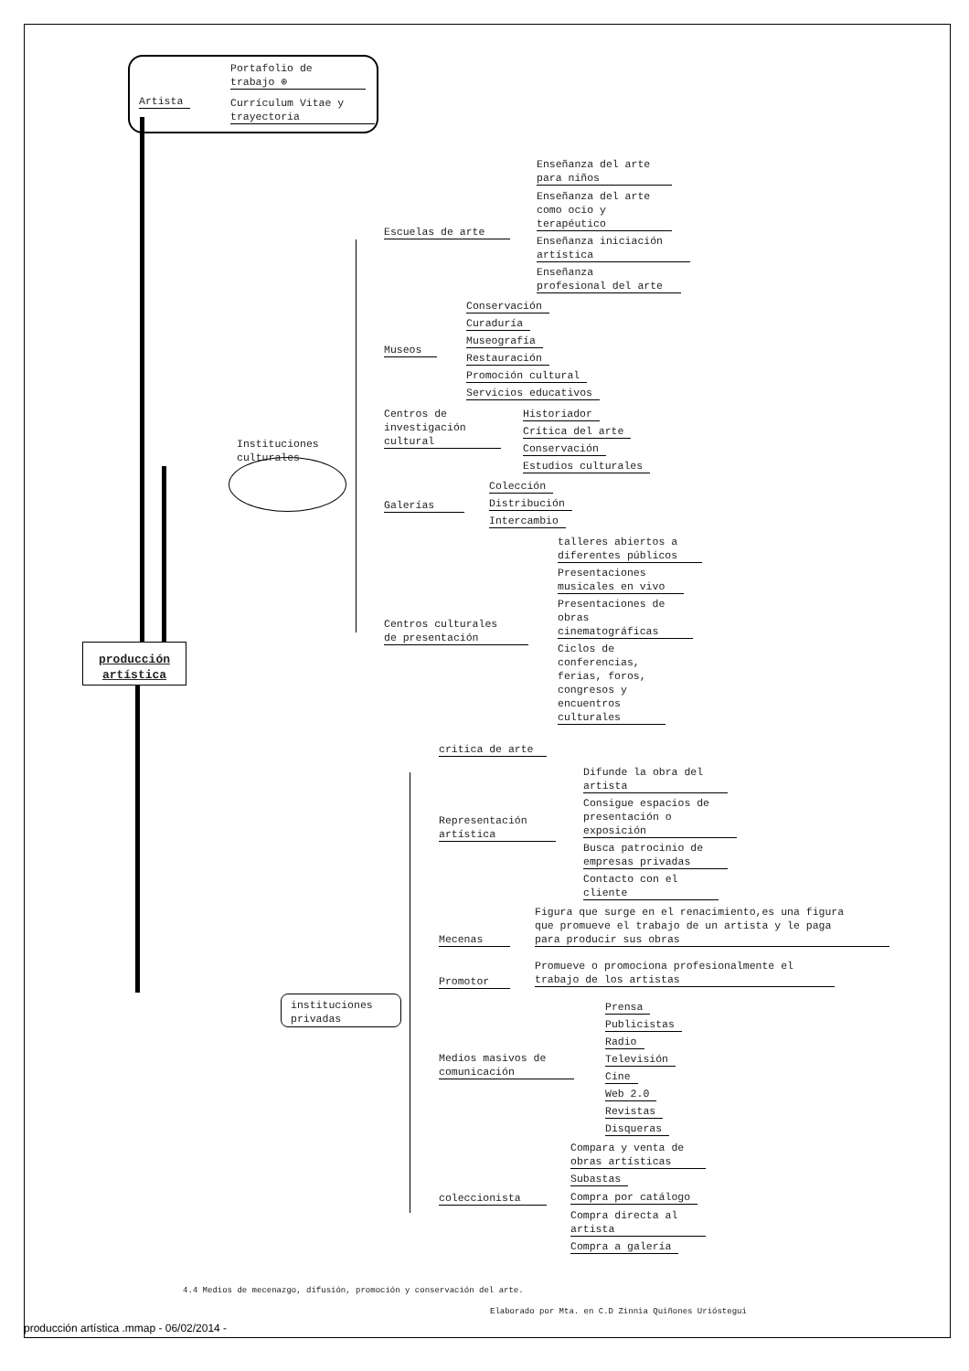Artista
Portafolio de
trabajo ⊕
Currículum Vitae y
trayectoria
producción
artística
Instituciones
culturales
Escuelas de arte
Enseñanza del arte
para niños
Enseñanza del arte
como ocio y
terapéutico
Enseñanza iniciación
artística
Enseñanza
profesional del arte
Museos
Conservación
Curaduría
Museografía
Restauración
Promoción cultural
Servicios educativos
Centros de
investigación
cultural
Historiador
Crítica del arte
Conservación
Estudios culturales
Galerías
Colección
Distribución
Intercambio
Centros culturales
de presentación
talleres abiertos a
diferentes públicos
Presentaciones
musicales en vivo
Presentaciones de
obras
cinematográficas
Ciclos de
conferencias,
ferias, foros,
congresos y
encuentros
culturales
instituciones
privadas
critica de arte
Representación
artística
Difunde la obra del
artista
Consigue espacios de
presentación o
exposición
Busca patrocinio de
empresas privadas
Contacto con el
cliente
Mecenas
Figura que surge en el renacimiento,es una figura
que promueve el trabajo de un artista y le paga
para producir sus obras
Promotor
Promueve o promociona profesionalmente el
trabajo de los artistas
Medios masivos de
comunicación
Prensa
Publicistas
Radio
Televisión
Cine
Web 2.0
Revistas
Disqueras
coleccionista
Compara y venta de
obras artísticas
Subastas
Compra por catálogo
Compra directa al
artista
Compra a galería
4.4 Medios de mecenazgo, difusión, promoción y conservación del arte.
Elaborado por Mta. en C.D Zinnia Quiñones Urióstegui
producción artística .mmap - 06/02/2014 -